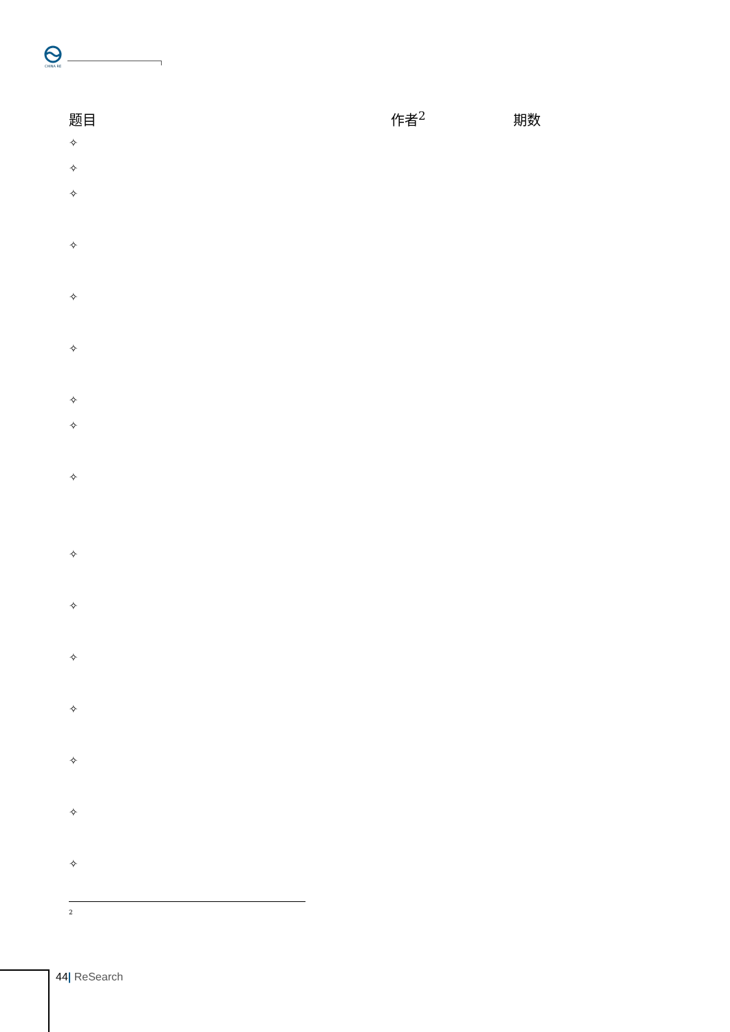CHINA RE
| 题目 | 作者<sup>2</sup> | 期数 |
| --- | --- | --- |
| ✧ | | |
| ✧ | | |
| ✧ | | |
| ✧ | | |
| ✧ | | |
| ✧ | | |
| ✧ | | |
| ✧ | | |
| ✧ | | |
| ✧ | | |
| ✧ | | |
| ✧ | | |
| ✧ | | |
| ✧ | | |
| ✧ | | |
| ✧ | | |
2
44| ReSearch